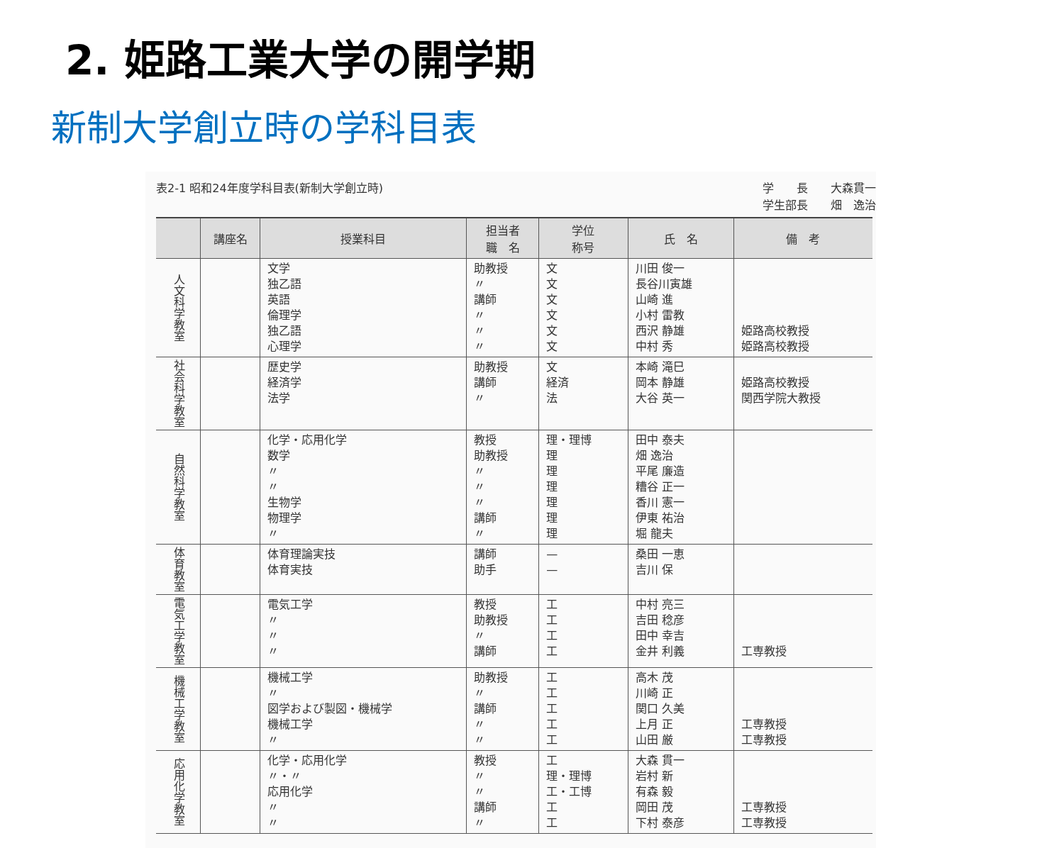2. 姫路工業大学の開学期
新制大学創立時の学科目表
表2-1 昭和24年度学科目表(新制大学創立時) 学　　長　　大森貫一
学生部長　　畑　逸治
| | 講座名 | 授業科目 | 担当者 職 名 | 学位 称号 | 氏 名 | 備 考 |
| --- | --- | --- | --- | --- | --- | --- |
| 人文科学教室 | | 文学 独乙語 英語 倫理学 独乙語 心理学 | 助教授 〃 講師 〃 〃 〃 | 文 文 文 文 文 文 | 川田 俊一 長谷川寅雄 山崎 進 小村 雷教 西沢 静雄 中村 秀 | 姫路高校教授 姫路高校教授 |
| 社会科学教室 | | 歴史学 経済学 法学 | 助教授 講師 〃 | 文 経済 法 | 本崎 滝巳 岡本 静雄 大谷 英一 | 姫路高校教授 関西学院大教授 |
| 自然科学教室 | | 化学・応用化学 数学 〃 〃 生物学 物理学 〃 | 教授 助教授 〃 〃 〃 講師 〃 | 理・理博 理 理 理 理 理 理 | 田中 泰夫 畑 逸治 平尾 廉造 糟谷 正一 香川 憲一 伊東 祐治 堀 龍夫 | |
| 体育教室 | | 体育理論実技 体育実技 | 講師 助手 | — — | 桑田 一恵 吉川 保 | |
| 電気工学教室 | | 電気工学 〃 〃 〃 | 教授 助教授 〃 講師 | 工 工 工 工 | 中村 亮三 吉田 稔彦 田中 幸吉 金井 利義 | 工専教授 |
| 機械工学教室 | | 機械工学 〃 図学および製図・機械学 機械工学 〃 | 助教授 〃 講師 〃 〃 | 工 工 工 工 工 | 高木 茂 川崎 正 関口 久美 上月 正 山田 厳 | 工専教授 工専教授 |
| 応用化学教室 | | 化学・応用化学 〃・〃 応用化学 〃 〃 | 教授 〃 〃 講師 〃 | 工 理・理博 工・工博 工 工 | 大森 貫一 岩村 新 有森 毅 岡田 茂 下村 泰彦 | 工専教授 工専教授 |